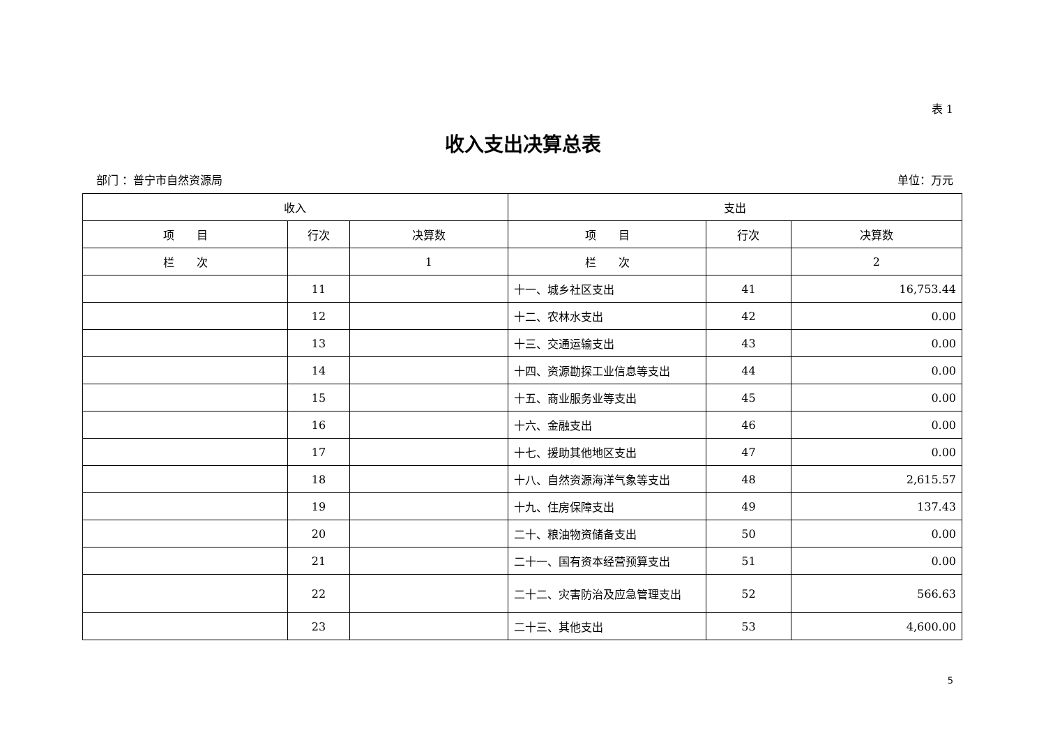表 1
收入支出决算总表
部门 ：普宁市自然资源局 单位：万元
| 收入 | | | 支出 | | |
| --- | --- | --- | --- | --- | --- |
| 项 目 | 行次 | 决算数 | 项 目 | 行次 | 决算数 |
| 栏 次 | | 1 | 栏 次 | | 2 |
| | 11 | | 十一、城乡社区支出 | 41 | 16,753.44 |
| | 12 | | 十二、农林水支出 | 42 | 0.00 |
| | 13 | | 十三、交通运输支出 | 43 | 0.00 |
| | 14 | | 十四、资源勘探工业信息等支出 | 44 | 0.00 |
| | 15 | | 十五、商业服务业等支出 | 45 | 0.00 |
| | 16 | | 十六、金融支出 | 46 | 0.00 |
| | 17 | | 十七、援助其他地区支出 | 47 | 0.00 |
| | 18 | | 十八、自然资源海洋气象等支出 | 48 | 2,615.57 |
| | 19 | | 十九、住房保障支出 | 49 | 137.43 |
| | 20 | | 二十、粮油物资储备支出 | 50 | 0.00 |
| | 21 | | 二十一、国有资本经营预算支出 | 51 | 0.00 |
| | 22 | | 二十二、灾害防治及应急管理支出 | 52 | 566.63 |
| | 23 | | 二十三、其他支出 | 53 | 4,600.00 |
5